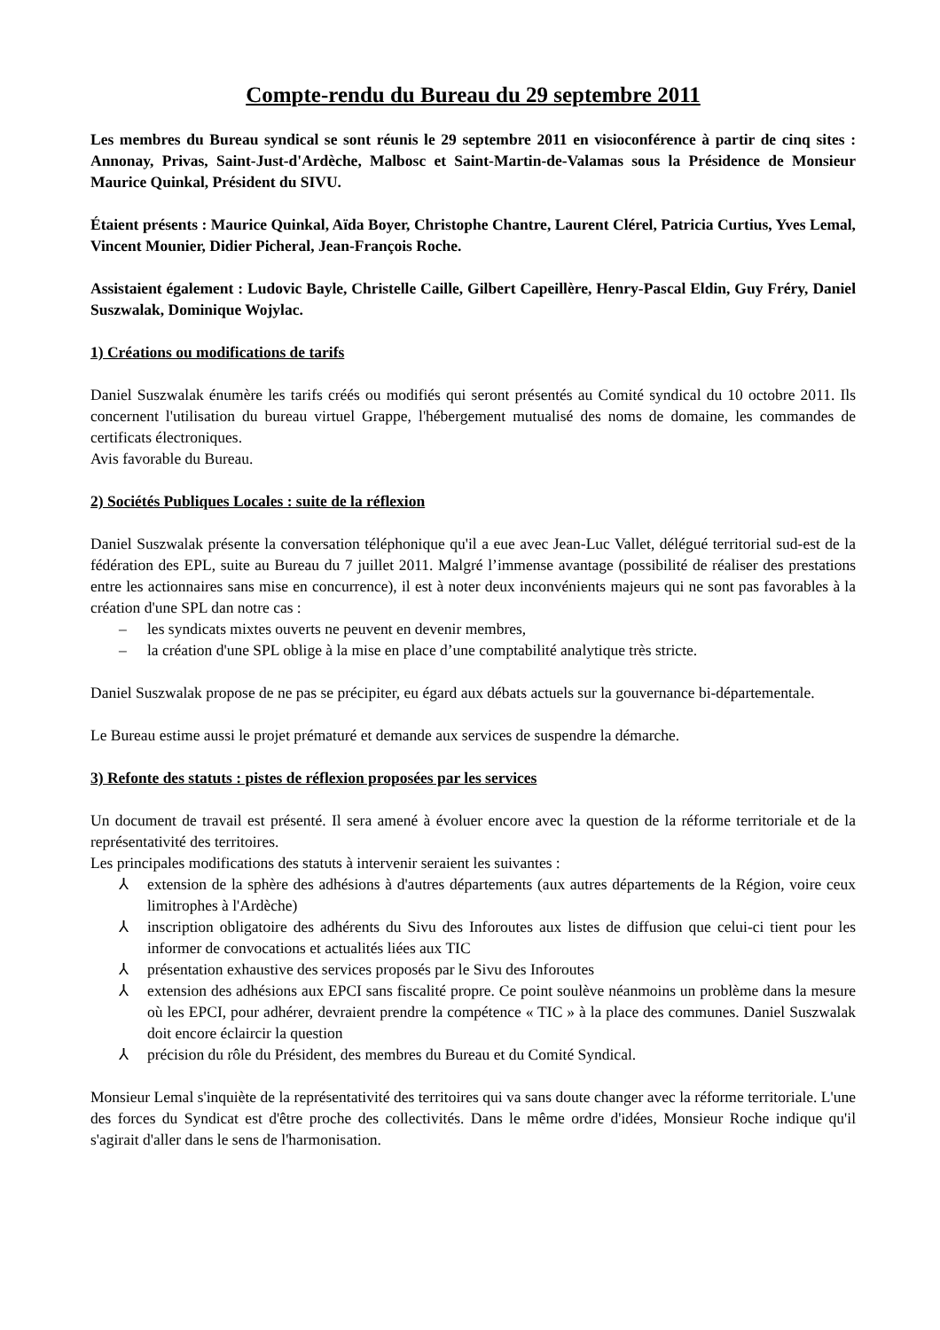Compte-rendu du Bureau du 29 septembre 2011
Les membres du Bureau syndical se sont réunis le 29 septembre 2011 en visioconférence à partir de cinq sites : Annonay, Privas, Saint-Just-d'Ardèche, Malbosc et Saint-Martin-de-Valamas sous la Présidence de Monsieur Maurice Quinkal, Président du SIVU.
Étaient présents : Maurice Quinkal, Aïda Boyer, Christophe Chantre, Laurent Clérel, Patricia Curtius, Yves Lemal, Vincent Mounier, Didier Picheral, Jean-François Roche.
Assistaient également : Ludovic Bayle, Christelle Caille, Gilbert Capeillère, Henry-Pascal Eldin, Guy Fréry, Daniel Suszwalak, Dominique Wojylac.
1) Créations ou modifications de tarifs
Daniel Suszwalak énumère les tarifs créés ou modifiés qui seront présentés au Comité syndical du 10 octobre 2011. Ils concernent l'utilisation du bureau virtuel Grappe, l'hébergement mutualisé des noms de domaine, les commandes de certificats électroniques.
Avis favorable du Bureau.
2) Sociétés Publiques Locales : suite de la réflexion
Daniel Suszwalak présente la conversation téléphonique qu'il a eue avec Jean-Luc Vallet, délégué territorial sud-est de la fédération des EPL, suite au Bureau du 7 juillet 2011. Malgré l’immense avantage (possibilité de réaliser des prestations entre les actionnaires sans mise en concurrence), il est à noter deux inconvénients majeurs qui ne sont pas favorables à la création d'une SPL dan notre cas :
– les syndicats mixtes ouverts ne peuvent en devenir membres,
– la création d'une SPL oblige à la mise en place d’une comptabilité analytique très stricte.
Daniel Suszwalak propose de ne pas se précipiter, eu égard aux débats actuels sur la gouvernance bi-départementale.
Le Bureau estime aussi le projet prématuré et demande aux services de suspendre la démarche.
3) Refonte des statuts : pistes de réflexion proposées par les services
Un document de travail est présenté. Il sera amené à évoluer encore avec la question de la réforme territoriale et de la représentativité des territoires.
Les principales modifications des statuts à intervenir seraient les suivantes :
⅄ extension de la sphère des adhésions à d'autres départements (aux autres départements de la Région, voire ceux limitrophes à l'Ardèche)
⅄ inscription obligatoire des adhérents du Sivu des Inforoutes aux listes de diffusion que celui-ci tient pour les informer de convocations et actualités liées aux TIC
⅄ présentation exhaustive des services proposés par le Sivu des Inforoutes
⅄ extension des adhésions aux EPCI sans fiscalité propre. Ce point soulève néanmoins un problème dans la mesure où les EPCI, pour adhérer, devraient prendre la compétence « TIC » à la place des communes. Daniel Suszwalak doit encore éclaircir la question
⅄ précision du rôle du Président, des membres du Bureau et du Comité Syndical.
Monsieur Lemal s'inquiète de la représentativité des territoires qui va sans doute changer avec la réforme territoriale. L'une des forces du Syndicat est d'être proche des collectivités. Dans le même ordre d'idées, Monsieur Roche indique qu'il s'agirait d'aller dans le sens de l'harmonisation.